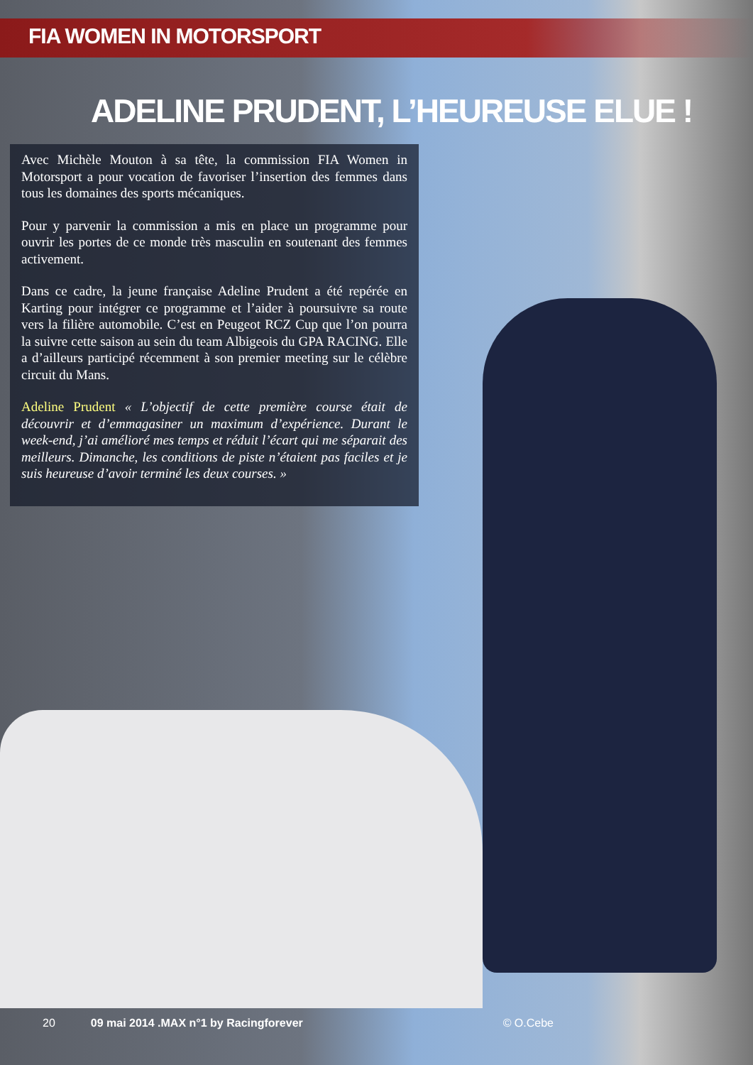FIA WOMEN IN MOTORSPORT
ADELINE PRUDENT, L’HEUREUSE ELUE !
Avec Michèle Mouton à sa tête, la commission FIA Women in Motorsport a pour vocation de favoriser l’insertion des femmes dans tous les domaines des sports mécaniques.
Pour y parvenir la commission a mis en place un programme pour ouvrir les portes de ce monde très masculin en soutenant des femmes activement.
Dans ce cadre, la jeune française Adeline Prudent a été repérée en Karting pour intégrer ce programme et l’aider à poursuivre sa route vers la filière automobile. C’est en Peugeot RCZ Cup que l’on pourra la suivre cette saison au sein du team Albigeois du GPA RACING. Elle a d’ailleurs participé récemment à son premier meeting sur le célèbre circuit du Mans.
Adeline Prudent « L’objectif de cette première course était de découvrir et d’emmagasiner un maximum d’expérience. Durant le week-end, j’ai amélioré mes temps et réduit l’écart qui me séparait des meilleurs. Dimanche, les conditions de piste n’étaient pas faciles et je suis heureuse d’avoir terminé les deux courses. »
20 09 mai 2014 .MAX n°1 by Racingforever © O.Cebe